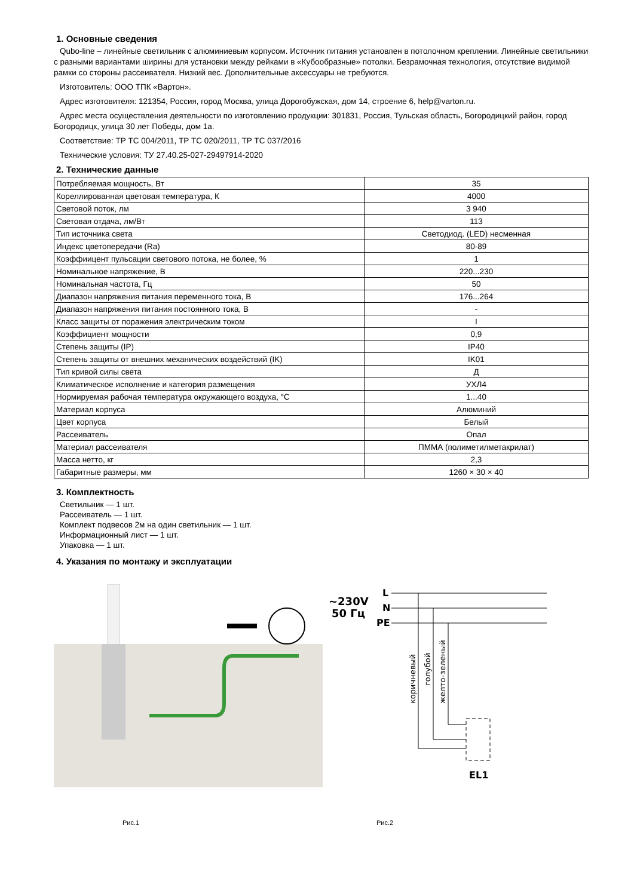1. Основные сведения
Qubo-line – линейные светильник с алюминиевым корпусом. Источник питания установлен в потолочном креплении. Линейные светильники с разными вариантами ширины для установки между рейками в «Кубообразные» потолки. Безрамочная технология, отсутствие видимой рамки со стороны рассеивателя. Низкий вес. Дополнительные аксессуары не требуются.
Изготовитель: ООО ТПК «Вартон».
Адрес изготовителя: 121354, Россия, город Москва, улица Дорогобужская, дом 14, строение 6, help@varton.ru.
Адрес места осуществления деятельности по изготовлению продукции: 301831, Россия, Тульская область, Богородицкий район, город Богородицк, улица 30 лет Победы, дом 1а.
Соответствие: ТР ТС 004/2011, ТР ТС 020/2011, ТР ТС 037/2016
Технические условия: ТУ 27.40.25-027-29497914-2020
2. Технические данные
| Потребляемая мощность, Вт | 35 |
| Кореллированная цветовая температура, К | 4000 |
| Световой поток, лм | 3 940 |
| Световая отдача, лм/Вт | 113 |
| Тип источника света | Светодиод. (LED) несменная |
| Индекс цветопередачи (Ra) | 80-89 |
| Коэффиицент пульсации светового потока, не более, % | 1 |
| Номинальное напряжение, В | 220...230 |
| Номинальная частота, Гц | 50 |
| Диапазон напряжения питания переменного тока, В | 176...264 |
| Диапазон напряжения питания постоянного тока, В | - |
| Класс защиты от поражения электрическим током | I |
| Коэффициент мощности | 0,9 |
| Степень защиты (IP) | IP40 |
| Степень защиты от внешних механических воздействий (IK) | IK01 |
| Тип кривой силы света | Д |
| Климатическое исполнение и категория размещения | УХЛ4 |
| Нормируемая рабочая температура окружающего воздуха, °С | 1...40 |
| Материал корпуса | Алюминий |
| Цвет корпуса | Белый |
| Рассеиватель | Опал |
| Материал рассеивателя | ПММА (полиметилметакрилат) |
| Масса нетто, кг | 2,3 |
| Габаритные размеры, мм | 1260 × 30 × 40 |
3. Комплектность
Светильник — 1 шт.
Рассеиватель — 1 шт.
Комплект подвесов 2м на один светильник — 1 шт.
Информационный лист — 1 шт.
Упаковка — 1 шт.
4. Указания по монтажу и эксплуатации
Рис.1
~230V
50 Гц
L
N
PE
EL1
коричневый
голубой
желто-зеленый
Рис.2